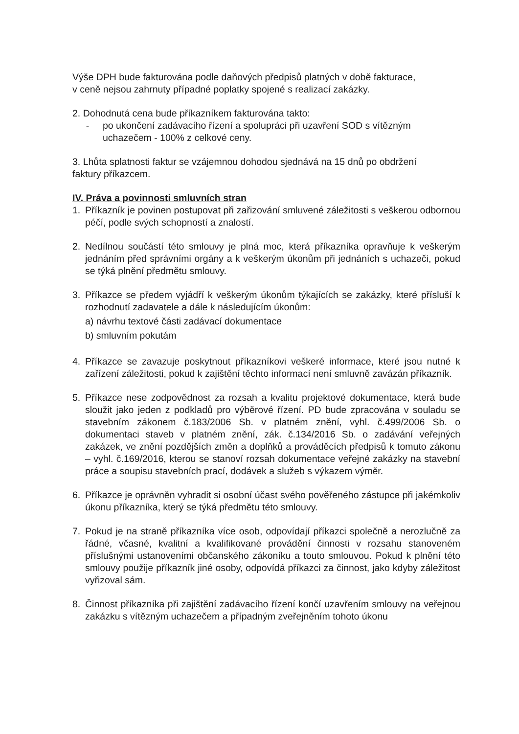Výše DPH bude fakturována podle daňových předpisů platných v době fakturace,
v ceně nejsou zahrnuty případné poplatky spojené s realizací zakázky.
2. Dohodnutá cena bude příkazníkem fakturována takto:
- po ukončení zadávacího řízení a spolupráci při uzavření SOD s vítězným
uchazečem - 100% z celkové ceny.
3. Lhůta splatnosti faktur se vzájemnou dohodou sjednává na 15 dnů po obdržení
faktury příkazcem.
IV. Práva a povinnosti smluvních stran
1. Příkazník je povinen postupovat při zařizování smluvené záležitosti s veškerou odbornou péčí, podle svých schopností a znalostí.
2. Nedílnou součástí této smlouvy je plná moc, která příkazníka opravňuje k veškerým jednáním před správními orgány a k veškerým úkonům při jednáních s uchazeči, pokud se týká plnění předmětu smlouvy.
3. Příkazce se předem vyjádří k veškerým úkonům týkajících se zakázky, které přísluší k rozhodnutí zadavatele a dále k následujícím úkonům:
a) návrhu textové části zadávací dokumentace
b) smluvním pokutám
4. Příkazce se zavazuje poskytnout příkazníkovi veškeré informace, které jsou nutné k zařízení záležitosti, pokud k zajištění těchto informací není smluvně zavázán příkazník.
5. Příkazce nese zodpovědnost za rozsah a kvalitu projektové dokumentace, která bude sloužit jako jeden z podkladů pro výběrové řízení. PD bude zpracována v souladu se stavebním zákonem č.183/2006 Sb. v platném znění, vyhl. č.499/2006 Sb. o dokumentaci staveb v platném znění, zák. č.134/2016 Sb. o zadávání veřejných zakázek, ve znění pozdějších změn a doplňků a prováděcích předpisů k tomuto zákonu – vyhl. č.169/2016, kterou se stanoví rozsah dokumentace veřejné zakázky na stavební práce a soupisu stavebních prací, dodávek a služeb s výkazem výměr.
6. Příkazce je oprávněn vyhradit si osobní účast svého pověřeného zástupce při jakémkoliv úkonu příkazníka, který se týká předmětu této smlouvy.
7. Pokud je na straně příkazníka více osob, odpovídají příkazci společně a nerozlučně za řádné, včasné, kvalitní a kvalifikované provádění činnosti v rozsahu stanoveném příslušnými ustanoveními občanského zákoníku a touto smlouvou. Pokud k plnění této smlouvy použije příkazník jiné osoby, odpovídá příkazci za činnost, jako kdyby záležitost vyřizoval sám.
8. Činnost příkazníka při zajištění zadávacího řízení končí uzavřením smlouvy na veřejnou zakázku s vítězným uchazečem a případným zveřejněním tohoto úkonu